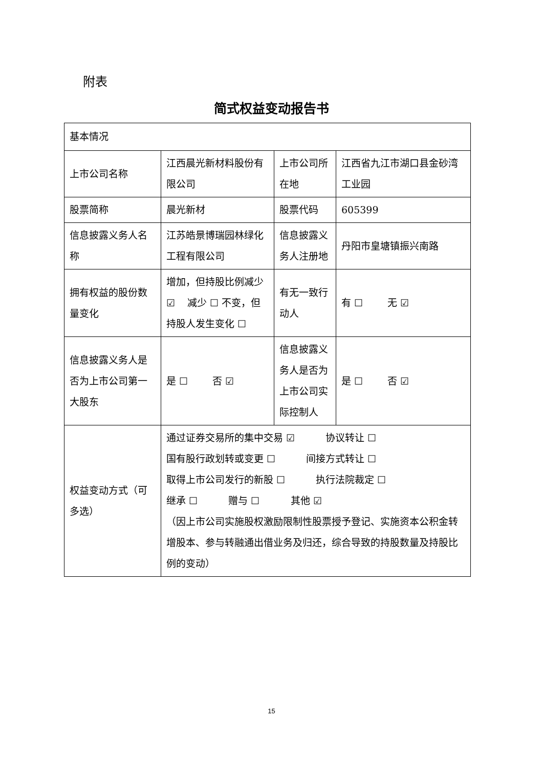附表
简式权益变动报告书
| 基本情况 | | | |
| 上市公司名称 | 江西晨光新材料股份有限公司 | 上市公司所在地 | 江西省九江市湖口县金砂湾工业园 |
| 股票简称 | 晨光新材 | 股票代码 | 605399 |
| 信息披露义务人名称 | 江苏皓景博瑞园林绿化工程有限公司 | 信息披露义务人注册地 | 丹阳市皇塘镇振兴南路 |
| 拥有权益的股份数量变化 | 增加，但持股比例减少 ☑ 减少 ☐ 不变，但持股人发生变化 ☐ | 有无一致行动人 | 有 ☐ 无 ☑ |
| 信息披露义务人是否为上市公司第一大股东 | 是 ☐ 否 ☑ | 信息披露义务人是否为上市公司实际控制人 | 是 ☐ 否 ☑ |
| 权益变动方式（可多选） | 通过证券交易所的集中交易 ☑ 协议转让 ☐ 国有股行政划转或变更 ☐ 间接方式转让 ☐ 取得上市公司发行的新股 ☐ 执行法院裁定 ☐ 继承 ☐ 赠与 ☐ 其他 ☑ （因上市公司实施股权激励限制性股票授予登记、实施资本公积金转增股本、参与转融通出借业务及归还，综合导致的持股数量及持股比例的变动） | | |
15